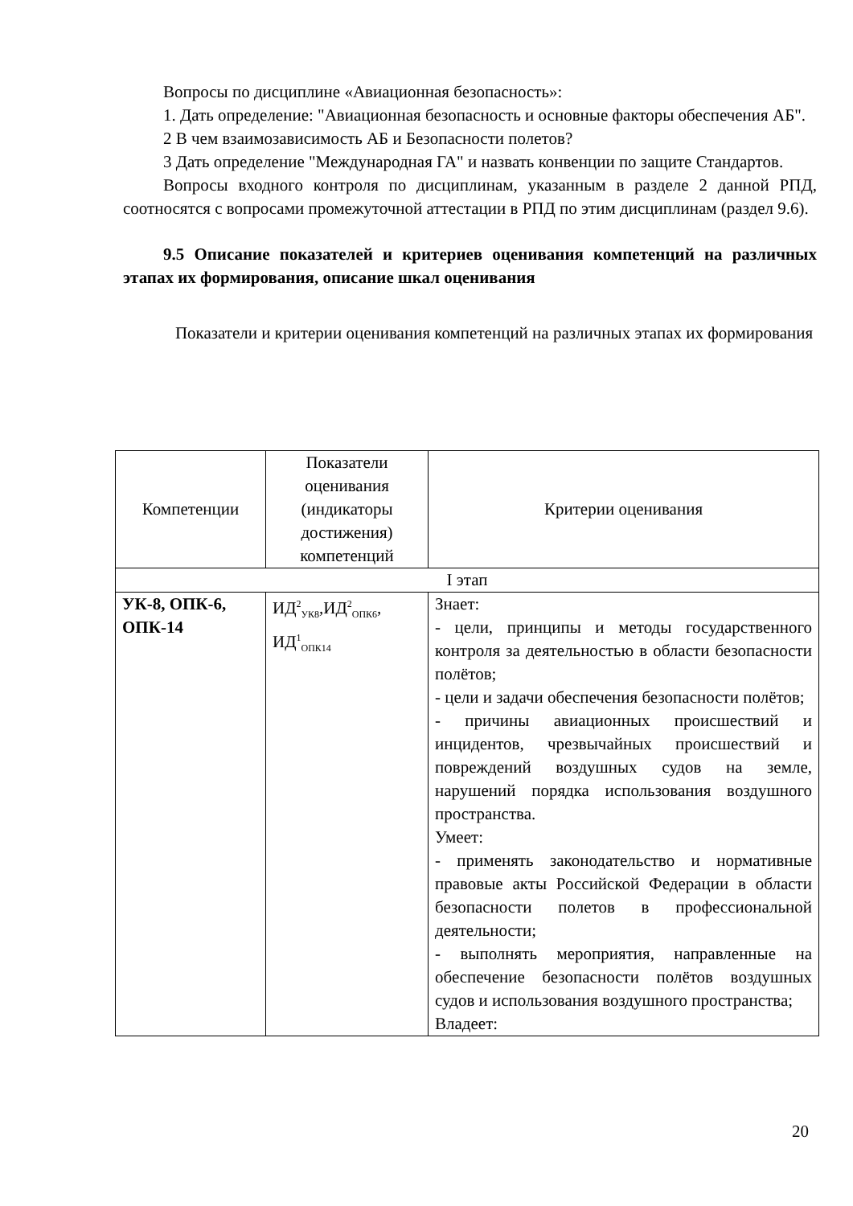Вопросы по дисциплине «Авиационная безопасность»:
1. Дать определение: "Авиационная безопасность и основные факторы обеспечения АБ".
2 В чем взаимозависимость АБ и Безопасности полетов?
3 Дать определение "Международная ГА" и назвать конвенции по защите Стандартов.
Вопросы входного контроля по дисциплинам, указанным в разделе 2 данной РПД, соотносятся с вопросами промежуточной аттестации в РПД по этим дисциплинам (раздел 9.6).
9.5 Описание показателей и критериев оценивания компетенций на различных этапах их формирования, описание шкал оценивания
Показатели и критерии оценивания компетенций на различных этапах их формирования
| Компетенции | Показатели оценивания (индикаторы достижения) компетенций | Критерии оценивания |
| --- | --- | --- |
| I этап | | |
| УК-8, ОПК-6, ОПК-14 | ИД<sup>2</sup><sub>УК8</sub>,ИД<sup>2</sup><sub>ОПК6</sub>, ИД<sup>1</sup><sub>ОПК14</sub> | Знает: - цели, принципы и методы государственного контроля за деятельностью в области безопасности полётов; - цели и задачи обеспечения безопасности полётов; - причины авиационных происшествий и инцидентов, чрезвычайных происшествий и повреждений воздушных судов на земле, нарушений порядка использования воздушного пространства. Умеет: - применять законодательство и нормативные правовые акты Российской Федерации в области безопасности полетов в профессиональной деятельности; - выполнять мероприятия, направленные на обеспечение безопасности полётов воздушных судов и использования воздушного пространства; Владеет: |
20